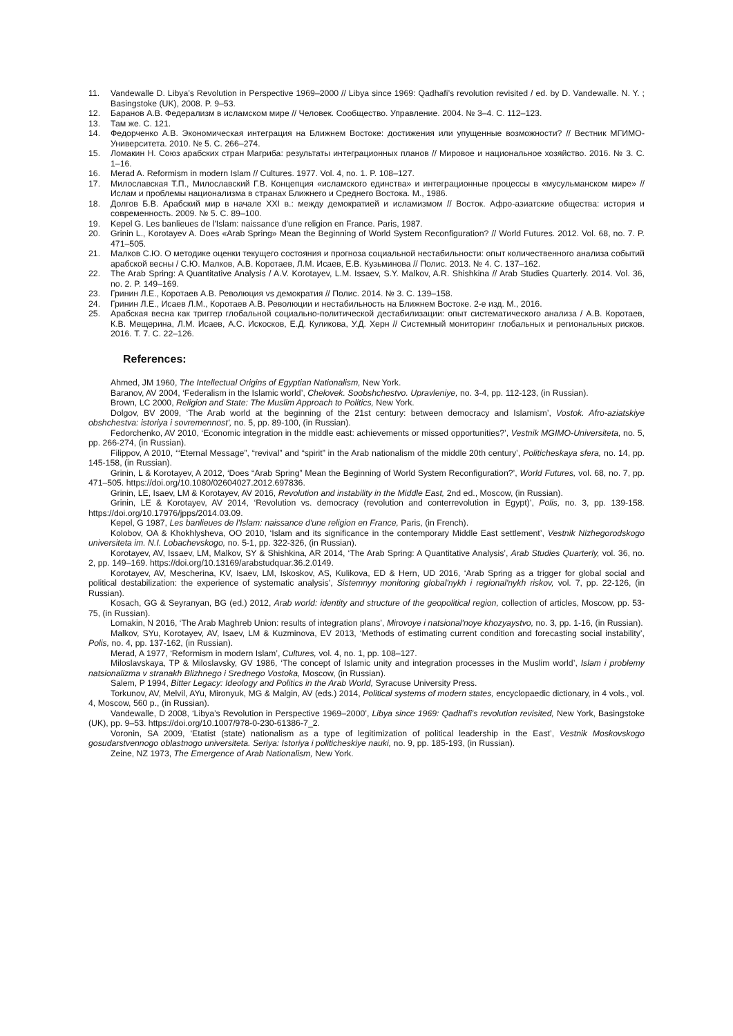11. Vandewalle D. Libya’s Revolution in Perspective 1969–2000 // Libya since 1969: Qadhafi’s revolution revisited / ed. by D. Vandewalle. N. Y. ; Basingstoke (UK), 2008. P. 9–53.
12. Баранов А.В. Федерализм в исламском мире // Человек. Сообщество. Управление. 2004. № 3–4. С. 112–123.
13. Там же. С. 121.
14. Федорченко А.В. Экономическая интеграция на Ближнем Востоке: достижения или упущенные возможности? // Вестник МГИМО-Университета. 2010. № 5. С. 266–274.
15. Ломакин Н. Союз арабских стран Магриба: результаты интеграционных планов // Мировое и национальное хозяйство. 2016. № 3. С. 1–16.
16. Merad A. Reformism in modern Islam // Cultures. 1977. Vol. 4, no. 1. P. 108–127.
17. Милославская Т.П., Милославский Г.В. Концепция «исламского единства» и интеграционные процессы в «мусульманском мире» // Ислам и проблемы национализма в странах Ближнего и Среднего Востока. М., 1986.
18. Долгов Б.В. Арабский мир в начале XXI в.: между демократией и исламизмом // Восток. Афро-азиатские общества: история и современность. 2009. № 5. С. 89–100.
19. Kepel G. Les banlieues de l'Islam: naissance d'une religion en France. Paris, 1987.
20. Grinin L., Korotayev A. Does «Arab Spring» Mean the Beginning of World System Reconfiguration? // World Futures. 2012. Vol. 68, no. 7. P. 471–505.
21. Малков С.Ю. О методике оценки текущего состояния и прогноза социальной нестабильности: опыт количественного анализа событий арабской весны / С.Ю. Малков, А.В. Коротаев, Л.М. Исаев, Е.В. Кузьминова // Полис. 2013. № 4. С. 137–162.
22. The Arab Spring: A Quantitative Analysis / A.V. Korotayev, L.M. Issaev, S.Y. Malkov, A.R. Shishkina // Arab Studies Quarterly. 2014. Vol. 36, no. 2. P. 149–169.
23. Гринин Л.Е., Коротаев А.В. Революция vs демократия // Полис. 2014. № 3. С. 139–158.
24. Гринин Л.Е., Исаев Л.М., Коротаев А.В. Революции и нестабильность на Ближнем Востоке. 2-е изд. М., 2016.
25. Арабская весна как триггер глобальной социально-политической дестабилизации: опыт систематического анализа / А.В. Коротаев, К.В. Мещерина, Л.М. Исаев, А.С. Искосков, Е.Д. Куликова, У.Д. Херн // Системный мониторинг глобальных и региональных рисков. 2016. Т. 7. С. 22–126.
References:
Ahmed, JM 1960, The Intellectual Origins of Egyptian Nationalism, New York.
Baranov, AV 2004, ‘Federalism in the Islamic world’, Chelovek. Soobshchestvo. Upravleniye, no. 3-4, pp. 112-123, (in Russian).
Brown, LC 2000, Religion and State: The Muslim Approach to Politics, New York.
Dolgov, BV 2009, ‘The Arab world at the beginning of the 21st century: between democracy and Islamism’, Vostok. Afro-aziatskiye obshchestva: istoriya i sovremennost', no. 5, pp. 89-100, (in Russian).
Fedorchenko, AV 2010, ‘Economic integration in the middle east: achievements or missed opportunities?’, Vestnik MGIMO-Universiteta, no. 5, pp. 266-274, (in Russian).
Filippov, A 2010, ‘“Eternal Message”, “revival” and “spirit” in the Arab nationalism of the middle 20th century’, Politicheskaya sfera, no. 14, pp. 145-158, (in Russian).
Grinin, L & Korotayev, A 2012, ‘Does “Arab Spring” Mean the Beginning of World System Reconfiguration?’, World Futures, vol. 68, no. 7, pp. 471–505. https://doi.org/10.1080/02604027.2012.697836.
Grinin, LE, Isaev, LM & Korotayev, AV 2016, Revolution and instability in the Middle East, 2nd ed., Moscow, (in Russian).
Grinin, LE & Korotayev, AV 2014, ‘Revolution vs. democracy (revolution and conterrevolution in Egypt)’, Polis, no. 3, pp. 139-158. https://doi.org/10.17976/jpps/2014.03.09.
Kepel, G 1987, Les banlieues de l'Islam: naissance d'une religion en France, Paris, (in French).
Kolobov, OA & Khokhlysheva, OO 2010, ‘Islam and its significance in the contemporary Middle East settlement’, Vestnik Nizhegorodskogo universiteta im. N.I. Lobachevskogo, no. 5-1, pp. 322-326, (in Russian).
Korotayev, AV, Issaev, LM, Malkov, SY & Shishkina, AR 2014, ‘The Arab Spring: A Quantitative Analysis’, Arab Studies Quarterly, vol. 36, no. 2, pp. 149–169. https://doi.org/10.13169/arabstudquar.36.2.0149.
Korotayev, AV, Mescherina, KV, Isaev, LM, Iskoskov, AS, Kulikova, ED & Hern, UD 2016, ‘Arab Spring as a trigger for global social and political destabilization: the experience of systematic analysis’, Sistemnyy monitoring global'nykh i regional'nykh riskov, vol. 7, pp. 22-126, (in Russian).
Kosach, GG & Seyranyan, BG (ed.) 2012, Arab world: identity and structure of the geopolitical region, collection of articles, Moscow, pp. 53-75, (in Russian).
Lomakin, N 2016, ‘The Arab Maghreb Union: results of integration plans’, Mirovoye i natsional'noye khozyaystvo, no. 3, pp. 1-16, (in Russian).
Malkov, SYu, Korotayev, AV, Isaev, LM & Kuzminova, EV 2013, ‘Methods of estimating current condition and forecasting social instability’, Polis, no. 4, pp. 137-162, (in Russian).
Merad, A 1977, ‘Reformism in modern Islam’, Cultures, vol. 4, no. 1, pp. 108–127.
Miloslavskaya, TP & Miloslavsky, GV 1986, ‘The concept of Islamic unity and integration processes in the Muslim world’, Islam i problemy natsionalizma v stranakh Blizhnego i Srednego Vostoka, Moscow, (in Russian).
Salem, P 1994, Bitter Legacy: Ideology and Politics in the Arab World, Syracuse University Press.
Torkunov, AV, Melvil, AYu, Mironyuk, MG & Malgin, AV (eds.) 2014, Political systems of modern states, encyclopaedic dictionary, in 4 vols., vol. 4, Moscow, 560 p., (in Russian).
Vandewalle, D 2008, ‘Libya’s Revolution in Perspective 1969–2000’, Libya since 1969: Qadhafi’s revolution revisited, New York, Basingstoke (UK), pp. 9–53. https://doi.org/10.1007/978-0-230-61386-7_2.
Voronin, SA 2009, ‘Etatist (state) nationalism as a type of legitimization of political leadership in the East’, Vestnik Moskovskogo gosudarstvennogo oblastnogo universiteta. Seriya: Istoriya i politicheskiye nauki, no. 9, pp. 185-193, (in Russian).
Zeine, NZ 1973, The Emergence of Arab Nationalism, New York.